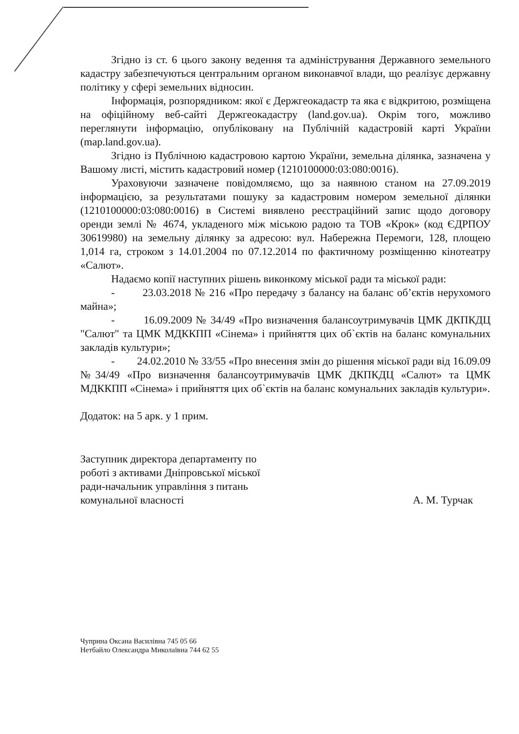Згідно із ст. 6 цього закону ведення та адміністрування Державного земельного кадастру забезпечуються центральним органом виконавчої влади, що реалізує державну політику у сфері земельних відносин.
Інформація, розпорядником: якої є Держгеокадастр та яка є відкритою, розміщена на офіційному веб-сайті Держгеокадастру (land.gov.ua). Окрім того, можливо переглянути інформацію, опубліковану на Публічній кадастровій карті України (map.land.gov.ua).
Згідно із Публічною кадастровою картою України, земельна ділянка, зазначена у Вашому листі, містить кадастровий номер (1210100000:03:080:0016).
Ураховуючи зазначене повідомляємо, що за наявною станом на 27.09.2019 інформацією, за результатами пошуку за кадастровим номером земельної ділянки (1210100000:03:080:0016) в Системі виявлено реєстраційний запис щодо договору оренди землі № 4674, укладеного між міською радою та ТОВ «Крок» (код ЄДРПОУ 30619980) на земельну ділянку за адресою: вул. Набережна Перемоги, 128, площею 1,014 га, строком з 14.01.2004 по 07.12.2014 по фактичному розміщенню кінотеатру «Салют».
Надаємо копії наступних рішень виконкому міської ради та міської ради:
- 23.03.2018 № 216 «Про передачу з балансу на баланс об’єктів нерухомого майна»;
- 16.09.2009 № 34/49 «Про визначення балансоутримувачів ЦМК ДКПКДЦ "Салют" та ЦМК МДККПП «Сінема» і прийняття цих об`єктів на баланс комунальних закладів культури»;
- 24.02.2010 № 33/55 «Про внесення змін до рішення міської ради від 16.09.09 №34/49 «Про визначення балансоутримувачів ЦМК ДКПКДЦ «Салют» та ЦМК МДККПП «Сінема» і прийняття цих об`єктів на баланс комунальних закладів культури».
Додаток: на 5 арк. у 1 прим.
Заступник директора департаменту по роботі з активами Дніпровської міської ради-начальник управління з питань комунальної власності
А. М. Турчак
Чуприна Оксана Василівна 745 05 66
Нетбайло Олександра Миколаївна 744 62 55